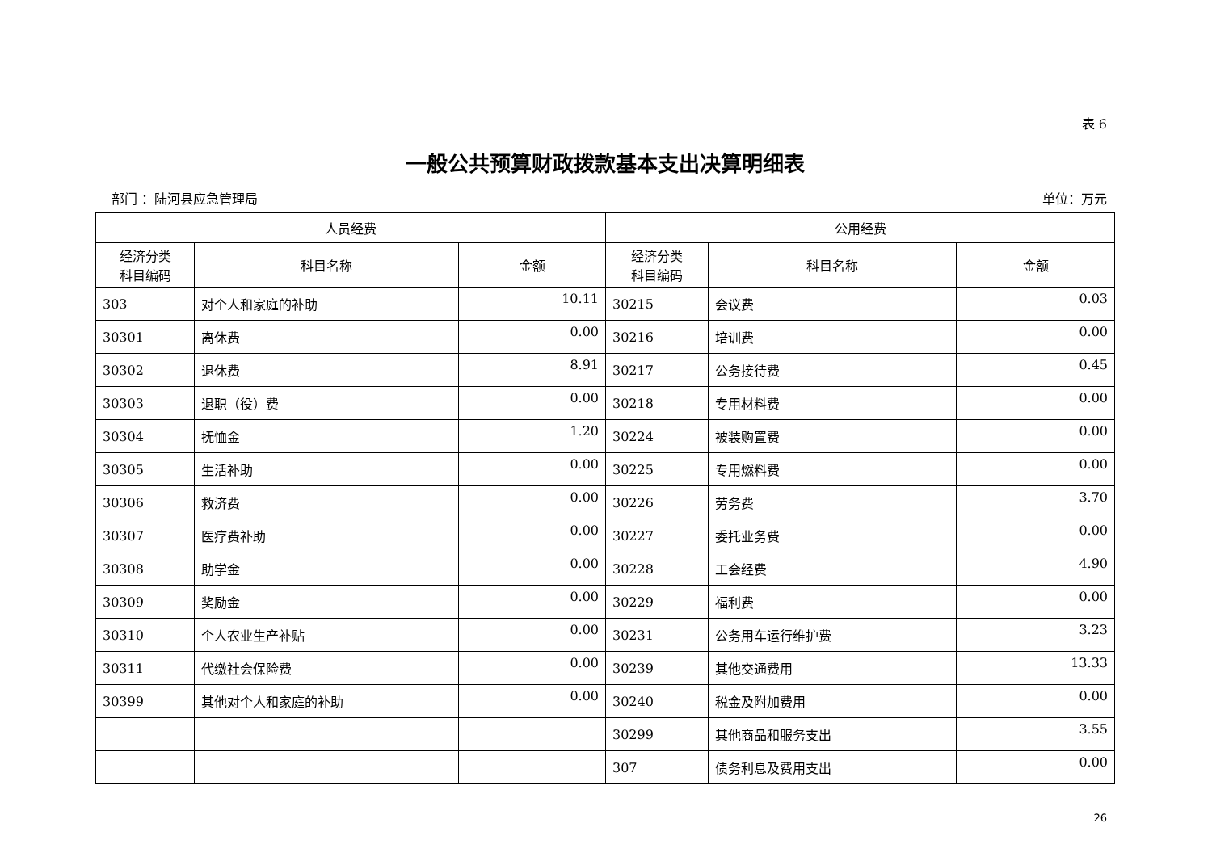表 6
一般公共预算财政拨款基本支出决算明细表
部门 ：陆河县应急管理局 单位：万元
| 人员经费 | | | 公用经费 | | |
| --- | --- | --- | --- | --- | --- |
| 经济分类 科目编码 | 科目名称 | 金额 | 经济分类 科目编码 | 科目名称 | 金额 |
| 303 | 对个人和家庭的补助 | 10.11 | 30215 | 会议费 | 0.03 |
| 30301 | 离休费 | 0.00 | 30216 | 培训费 | 0.00 |
| 30302 | 退休费 | 8.91 | 30217 | 公务接待费 | 0.45 |
| 30303 | 退职（役）费 | 0.00 | 30218 | 专用材料费 | 0.00 |
| 30304 | 抚恤金 | 1.20 | 30224 | 被装购置费 | 0.00 |
| 30305 | 生活补助 | 0.00 | 30225 | 专用燃料费 | 0.00 |
| 30306 | 救济费 | 0.00 | 30226 | 劳务费 | 3.70 |
| 30307 | 医疗费补助 | 0.00 | 30227 | 委托业务费 | 0.00 |
| 30308 | 助学金 | 0.00 | 30228 | 工会经费 | 4.90 |
| 30309 | 奖励金 | 0.00 | 30229 | 福利费 | 0.00 |
| 30310 | 个人农业生产补贴 | 0.00 | 30231 | 公务用车运行维护费 | 3.23 |
| 30311 | 代缴社会保险费 | 0.00 | 30239 | 其他交通费用 | 13.33 |
| 30399 | 其他对个人和家庭的补助 | 0.00 | 30240 | 税金及附加费用 | 0.00 |
| | | | 30299 | 其他商品和服务支出 | 3.55 |
| | | | 307 | 债务利息及费用支出 | 0.00 |
26